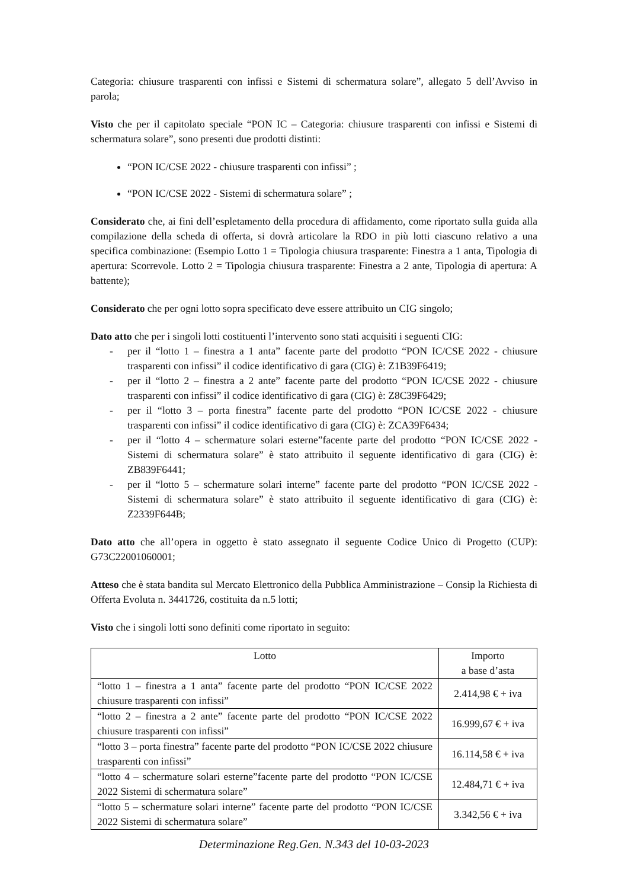Categoria: chiusure trasparenti con infissi e Sistemi di schermatura solare”, allegato 5 dell’Avviso in parola;
Visto che per il capitolato speciale “PON IC – Categoria: chiusure trasparenti con infissi e Sistemi di schermatura solare”, sono presenti due prodotti distinti:
“PON IC/CSE 2022 - chiusure trasparenti con infissi” ;
“PON IC/CSE 2022 - Sistemi di schermatura solare” ;
Considerato che, ai fini dell’espletamento della procedura di affidamento, come riportato sulla guida alla compilazione della scheda di offerta, si dovrà articolare la RDO in più lotti ciascuno relativo a una specifica combinazione: (Esempio Lotto 1 = Tipologia chiusura trasparente: Finestra a 1 anta, Tipologia di apertura: Scorrevole. Lotto 2 = Tipologia chiusura trasparente: Finestra a 2 ante, Tipologia di apertura: A battente);
Considerato che per ogni lotto sopra specificato deve essere attribuito un CIG singolo;
Dato atto che per i singoli lotti costituenti l’intervento sono stati acquisiti i seguenti CIG:
- per il “lotto 1 – finestra a 1 anta” facente parte del prodotto “PON IC/CSE 2022 - chiusure trasparenti con infissi” il codice identificativo di gara (CIG) è: Z1B39F6419;
- per il “lotto 2 – finestra a 2 ante” facente parte del prodotto “PON IC/CSE 2022 - chiusure trasparenti con infissi” il codice identificativo di gara (CIG) è: Z8C39F6429;
- per il “lotto 3 – porta finestra” facente parte del prodotto “PON IC/CSE 2022 - chiusure trasparenti con infissi” il codice identificativo di gara (CIG) è: ZCA39F6434;
- per il “lotto 4 – schermature solari esterne”facente parte del prodotto “PON IC/CSE 2022 - Sistemi di schermatura solare” è stato attribuito il seguente identificativo di gara (CIG) è: ZB839F6441;
- per il “lotto 5 – schermature solari interne” facente parte del prodotto “PON IC/CSE 2022 - Sistemi di schermatura solare” è stato attribuito il seguente identificativo di gara (CIG) è: Z2339F644B;
Dato atto che all’opera in oggetto è stato assegnato il seguente Codice Unico di Progetto (CUP): G73C22001060001;
Atteso che è stata bandita sul Mercato Elettronico della Pubblica Amministrazione – Consip la Richiesta di Offerta Evoluta n. 3441726, costituita da n.5 lotti;
Visto che i singoli lotti sono definiti come riportato in seguito:
| Lotto | Importo a base d’asta |
| --- | --- |
| “lotto 1 – finestra a 1 anta” facente parte del prodotto “PON IC/CSE 2022 chiusure trasparenti con infissi” | 2.414,98 € + iva |
| “lotto 2 – finestra a 2 ante” facente parte del prodotto “PON IC/CSE 2022 chiusure trasparenti con infissi” | 16.999,67 € + iva |
| “lotto 3 – porta finestra” facente parte del prodotto “PON IC/CSE 2022 chiusure trasparenti con infissi” | 16.114,58 € + iva |
| “lotto 4 – schermature solari esterne”facente parte del prodotto “PON IC/CSE 2022 Sistemi di schermatura solare” | 12.484,71 € + iva |
| “lotto 5 – schermature solari interne” facente parte del prodotto “PON IC/CSE 2022 Sistemi di schermatura solare” | 3.342,56 € + iva |
Determinazione Reg.Gen. N.343 del 10-03-2023